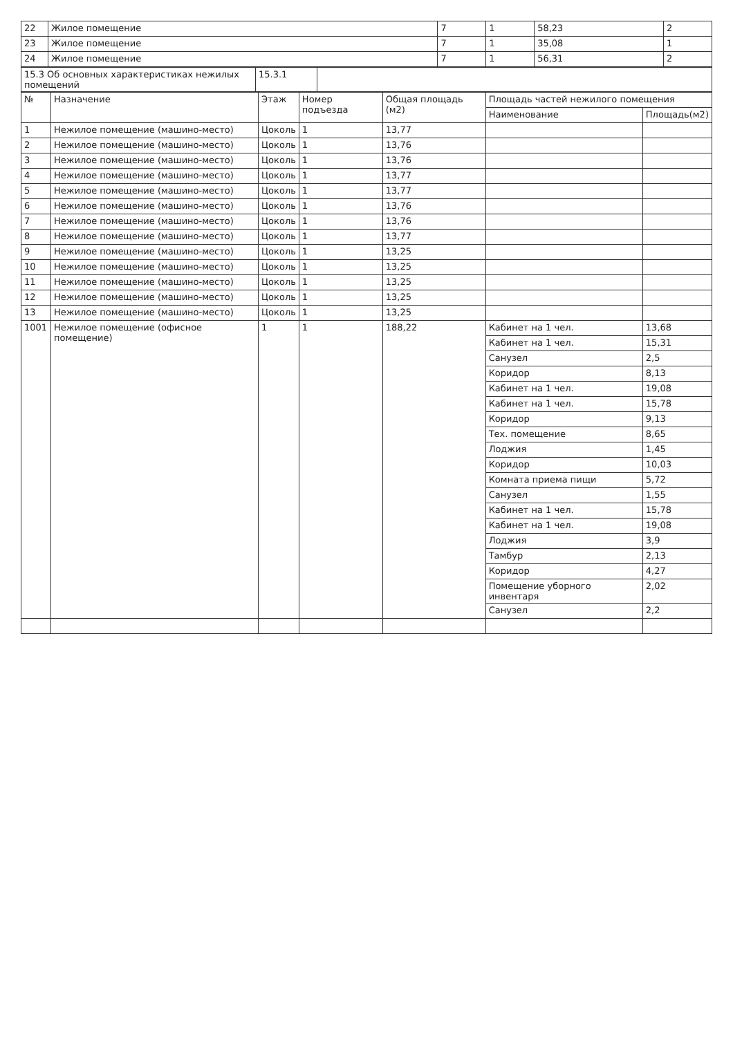| 22 | Жилое помещение | 7 | 1 | 58,23 | 2 |
| 23 | Жилое помещение | 7 | 1 | 35,08 | 1 |
| 24 | Жилое помещение | 7 | 1 | 56,31 | 2 |
| 15.3 Об основных характеристиках нежилых помещений | 15.3.1 | |
| № | Назначение | Этаж | Номер подъезда | Общая площадь (м2) | Площадь частей нежилого помещения | |
| --- | --- | --- | --- | --- | --- | --- |
| | | | | | Наименование | Площадь(м2) |
| 1 | Нежилое помещение (машино-место) | Цоколь | 1 | 13,77 | | |
| 2 | Нежилое помещение (машино-место) | Цоколь | 1 | 13,76 | | |
| 3 | Нежилое помещение (машино-место) | Цоколь | 1 | 13,76 | | |
| 4 | Нежилое помещение (машино-место) | Цоколь | 1 | 13,77 | | |
| 5 | Нежилое помещение (машино-место) | Цоколь | 1 | 13,77 | | |
| 6 | Нежилое помещение (машино-место) | Цоколь | 1 | 13,76 | | |
| 7 | Нежилое помещение (машино-место) | Цоколь | 1 | 13,76 | | |
| 8 | Нежилое помещение (машино-место) | Цоколь | 1 | 13,77 | | |
| 9 | Нежилое помещение (машино-место) | Цоколь | 1 | 13,25 | | |
| 10 | Нежилое помещение (машино-место) | Цоколь | 1 | 13,25 | | |
| 11 | Нежилое помещение (машино-место) | Цоколь | 1 | 13,25 | | |
| 12 | Нежилое помещение (машино-место) | Цоколь | 1 | 13,25 | | |
| 13 | Нежилое помещение (машино-место) | Цоколь | 1 | 13,25 | | |
| 1001 | Нежилое помещение (офисное помещение) | 1 | 1 | 188,22 | Кабинет на 1 чел. | 13,68 |
| | | | | | Кабинет на 1 чел. | 15,31 |
| | | | | | Санузел | 2,5 |
| | | | | | Коридор | 8,13 |
| | | | | | Кабинет на 1 чел. | 19,08 |
| | | | | | Кабинет на 1 чел. | 15,78 |
| | | | | | Коридор | 9,13 |
| | | | | | Тех. помещение | 8,65 |
| | | | | | Лоджия | 1,45 |
| | | | | | Коридор | 10,03 |
| | | | | | Комната приема пищи | 5,72 |
| | | | | | Санузел | 1,55 |
| | | | | | Кабинет на 1 чел. | 15,78 |
| | | | | | Кабинет на 1 чел. | 19,08 |
| | | | | | Лоджия | 3,9 |
| | | | | | Тамбур | 2,13 |
| | | | | | Коридор | 4,27 |
| | | | | | Помещение уборного инвентаря | 2,02 |
| | | | | | Санузел | 2,2 |